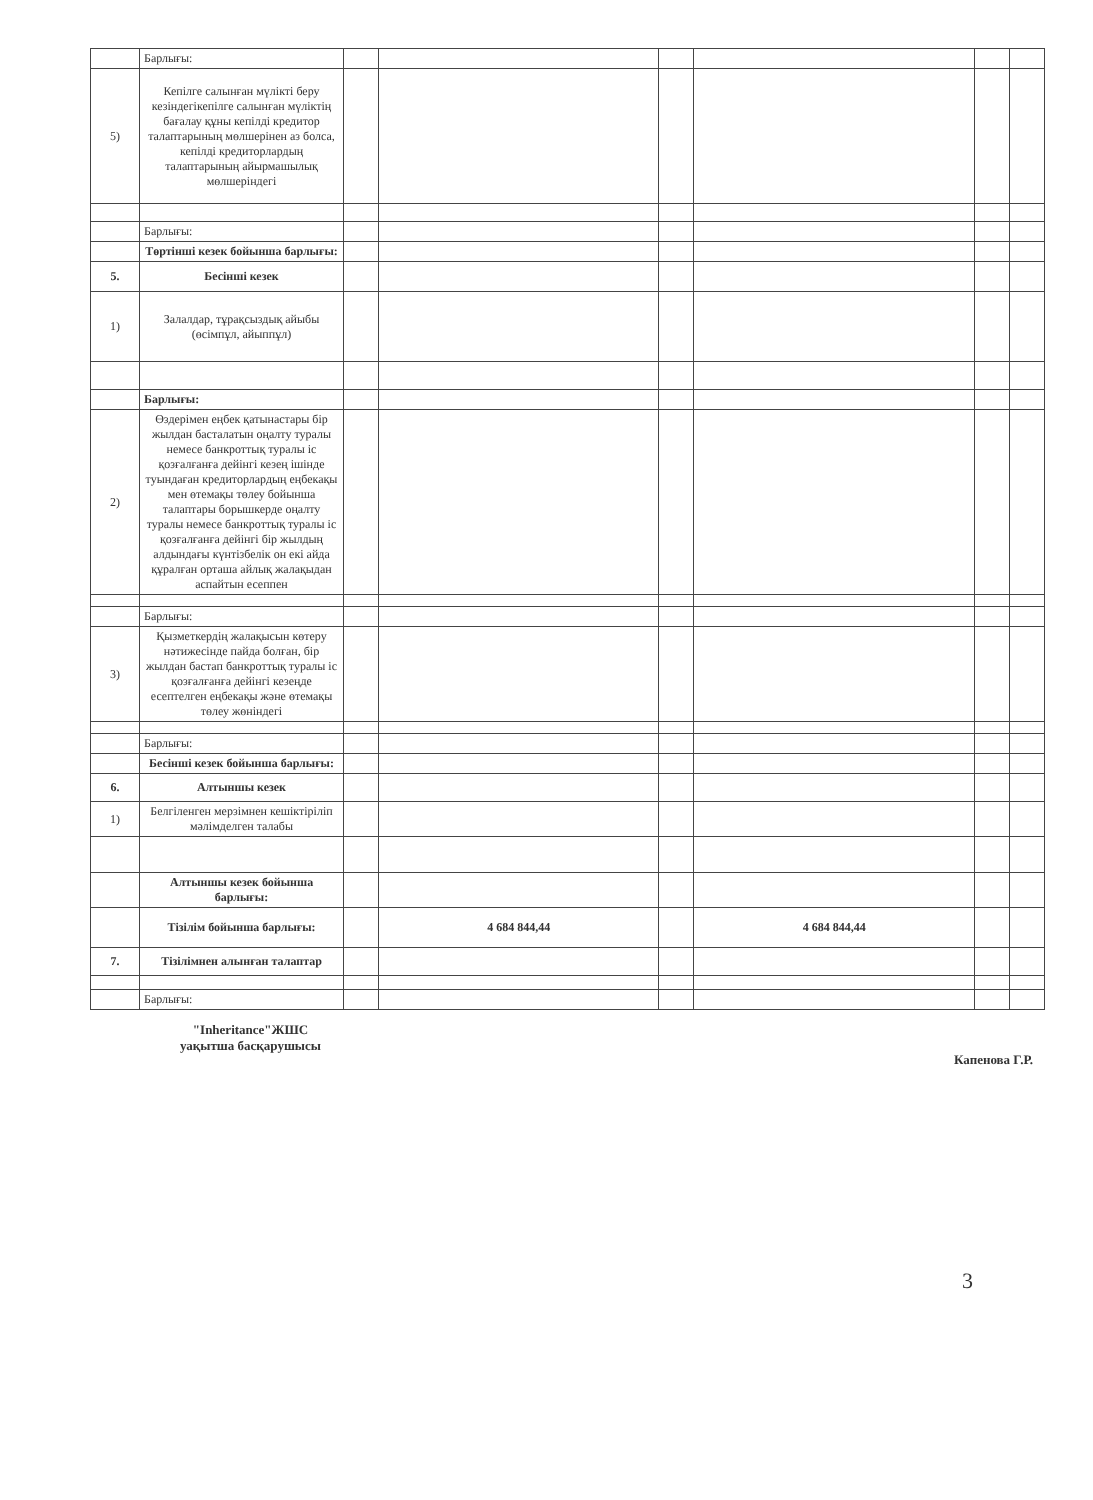| | Барлығы: | | | | | | |
| 5) | Кепілге салынған мүлікті беру кезіндегікепілге салынған мүліктің бағалау құны кепілді кредитор талаптарының мөлшерінен аз болса, кепілді кредиторлардың талаптарының айырмашылық мөлшеріндегі | | | | | | |
| | Барлығы: | | | | | | |
| | Төртінші кезек бойынша барлығы: | | | | | | |
| 5. | Бесінші кезек | | | | | | |
| 1) | Залалдар, тұрақсыздық айыбы (өсімпұл, айыппұл) | | | | | | |
| | Барлығы: | | | | | | |
| 2) | Өздерімен еңбек қатынастары бір жылдан басталатын оңалту туралы немесе банкроттық туралы іс қозғалғанға дейінгі кезең ішінде туындаған кредиторлардың еңбекақы мен өтемақы төлеу бойынша талаптары борышкерде оңалту туралы немесе банкроттық туралы іс қозғалғанға дейінгі бір жылдың алдындағы күнтізбелік он екі айда құралған орташа айлық жалақыдан аспайтын есеппен | | | | | | |
| | Барлығы: | | | | | | |
| 3) | Қызметкердің жалақысын көтеру нәтижесінде пайда болған, бір жылдан бастап банкроттық туралы іс қозғалғанға дейінгі кезеңде есептелген еңбекақы және өтемақы төлеу жөніндегі | | | | | | |
| | Барлығы: | | | | | | |
| | Бесінші кезек бойынша барлығы: | | | | | | |
| 6. | Алтыншы кезек | | | | | | |
| 1) | Белгіленген мерзімнен кешіктіріліп мәлімделген талабы | | | | | | |
| | Алтыншы кезек бойынша барлығы: | | | | | | |
| | Тізілім бойынша барлығы: | | 4 684 844,44 | | 4 684 844,44 | | |
| 7. | Тізілімнен алынған талаптар | | | | | | |
| | Барлығы: | | | | | | |
"Inheritance"ЖШС
уақытша басқарушысы
Капенова Г.Р.
3